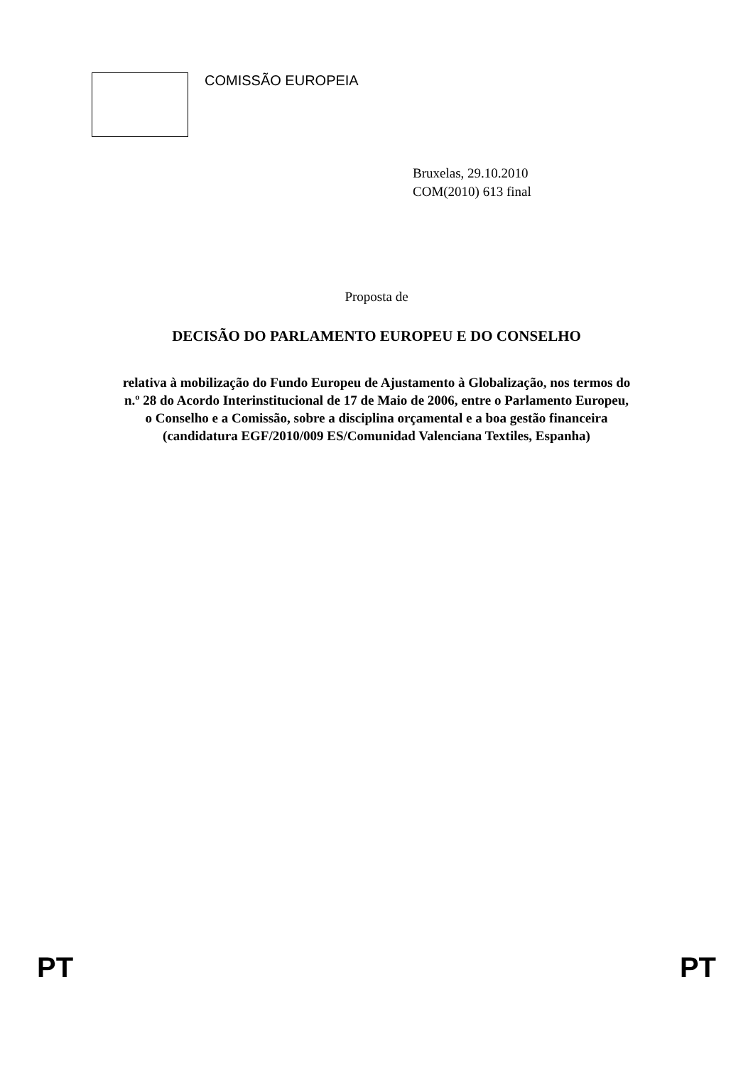☆
☆
☆
☆
☆
☆
☆
☆
☆
☆
☆
☆
COMISSÃO EUROPEIA
Bruxelas, 29.10.2010
COM(2010) 613 final
Proposta de
DECISÃO DO PARLAMENTO EUROPEU E DO CONSELHO
relativa à mobilização do Fundo Europeu de Ajustamento à Globalização, nos termos do
n.º 28 do Acordo Interinstitucional de 17 de Maio de 2006, entre o Parlamento Europeu,
o Conselho e a Comissão, sobre a disciplina orçamental e a boa gestão financeira
(candidatura EGF/2010/009 ES/Comunidad Valenciana Textiles, Espanha)
PT PT